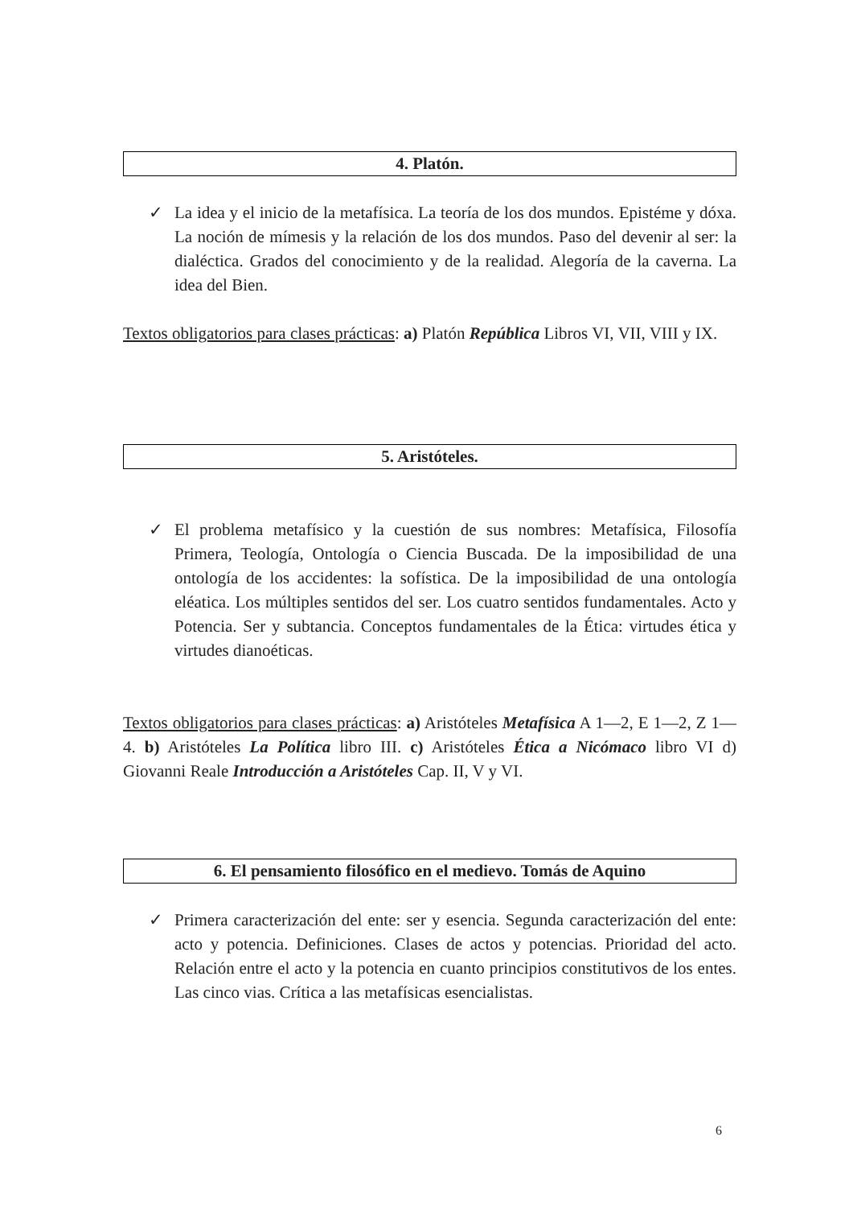4. Platón.
✓ La idea y el inicio de la metafísica. La teoría de los dos mundos. Epistéme y dóxa. La noción de mímesis y la relación de los dos mundos. Paso del devenir al ser: la dialéctica. Grados del conocimiento y de la realidad. Alegoría de la caverna. La idea del Bien.
Textos obligatorios para clases prácticas: a) Platón República Libros VI, VII, VIII y IX.
5. Aristóteles.
✓ El problema metafísico y la cuestión de sus nombres: Metafísica, Filosofía Primera, Teología, Ontología o Ciencia Buscada. De la imposibilidad de una ontología de los accidentes: la sofística. De la imposibilidad de una ontología eléatica. Los múltiples sentidos del ser. Los cuatro sentidos fundamentales. Acto y Potencia. Ser y subtancia. Conceptos fundamentales de la Ética: virtudes ética y virtudes dianoéticas.
Textos obligatorios para clases prácticas: a) Aristóteles Metafísica A 1—2, E 1—2, Z 1—4. b) Aristóteles La Política libro III. c) Aristóteles Ética a Nicómaco libro VI d) Giovanni Reale Introducción a Aristóteles Cap. II, V y VI.
6. El pensamiento filosófico en el medievo. Tomás de Aquino
✓ Primera caracterización del ente: ser y esencia. Segunda caracterización del ente: acto y potencia. Definiciones. Clases de actos y potencias. Prioridad del acto. Relación entre el acto y la potencia en cuanto principios constitutivos de los entes. Las cinco vias. Crítica a las metafísicas esencialistas.
6